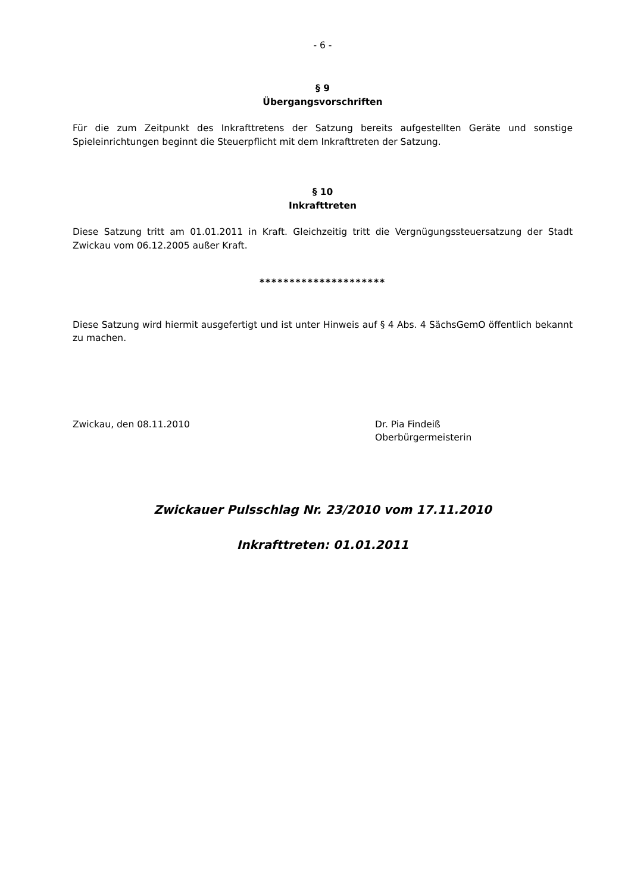- 6 -
§ 9
Übergangsvorschriften
Für die zum Zeitpunkt des Inkrafttretens der Satzung bereits aufgestellten Geräte und sonstige Spieleinrichtungen beginnt die Steuerpflicht mit dem Inkrafttreten der Satzung.
§ 10
Inkrafttreten
Diese Satzung tritt am 01.01.2011 in Kraft. Gleichzeitig tritt die Vergnügungssteuersatzung der Stadt Zwickau vom 06.12.2005 außer Kraft.
*********************
Diese Satzung wird hiermit ausgefertigt und ist unter Hinweis auf § 4 Abs. 4 SächsGemO öffentlich bekannt zu machen.
Zwickau, den 08.11.2010 Dr. Pia Findeiß
Oberbürgermeisterin
Zwickauer Pulsschlag Nr. 23/2010 vom 17.11.2010
Inkrafttreten: 01.01.2011